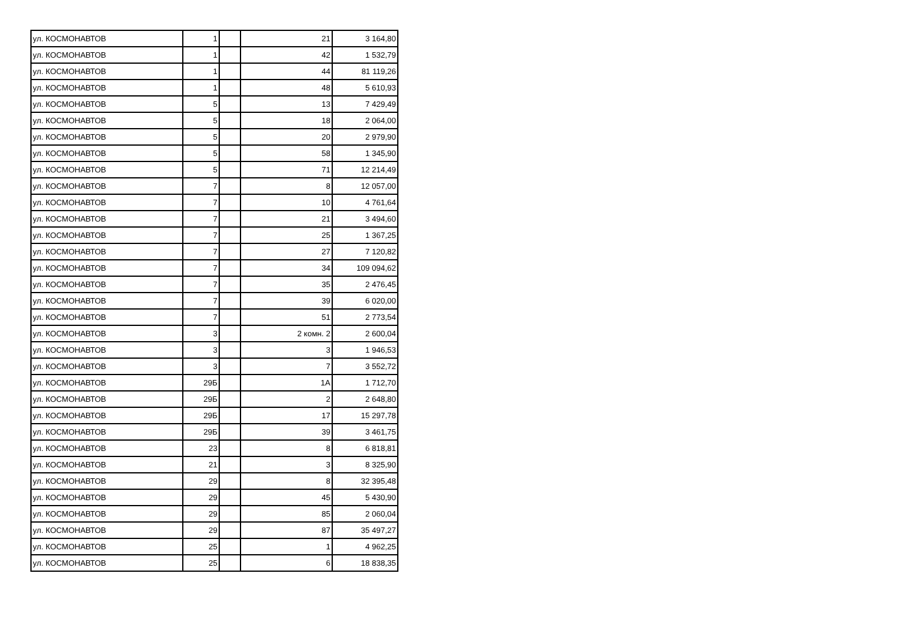| ул. КОСМОНАВТОВ | 1 | | 21 | 3 164,80 |
| ул. КОСМОНАВТОВ | 1 | | 42 | 1 532,79 |
| ул. КОСМОНАВТОВ | 1 | | 44 | 81 119,26 |
| ул. КОСМОНАВТОВ | 1 | | 48 | 5 610,93 |
| ул. КОСМОНАВТОВ | 5 | | 13 | 7 429,49 |
| ул. КОСМОНАВТОВ | 5 | | 18 | 2 064,00 |
| ул. КОСМОНАВТОВ | 5 | | 20 | 2 979,90 |
| ул. КОСМОНАВТОВ | 5 | | 58 | 1 345,90 |
| ул. КОСМОНАВТОВ | 5 | | 71 | 12 214,49 |
| ул. КОСМОНАВТОВ | 7 | | 8 | 12 057,00 |
| ул. КОСМОНАВТОВ | 7 | | 10 | 4 761,64 |
| ул. КОСМОНАВТОВ | 7 | | 21 | 3 494,60 |
| ул. КОСМОНАВТОВ | 7 | | 25 | 1 367,25 |
| ул. КОСМОНАВТОВ | 7 | | 27 | 7 120,82 |
| ул. КОСМОНАВТОВ | 7 | | 34 | 109 094,62 |
| ул. КОСМОНАВТОВ | 7 | | 35 | 2 476,45 |
| ул. КОСМОНАВТОВ | 7 | | 39 | 6 020,00 |
| ул. КОСМОНАВТОВ | 7 | | 51 | 2 773,54 |
| ул. КОСМОНАВТОВ | 3 | | 2 комн. 2 | 2 600,04 |
| ул. КОСМОНАВТОВ | 3 | | 3 | 1 946,53 |
| ул. КОСМОНАВТОВ | 3 | | 7 | 3 552,72 |
| ул. КОСМОНАВТОВ | 29Б | | 1А | 1 712,70 |
| ул. КОСМОНАВТОВ | 29Б | | 2 | 2 648,80 |
| ул. КОСМОНАВТОВ | 29Б | | 17 | 15 297,78 |
| ул. КОСМОНАВТОВ | 29Б | | 39 | 3 461,75 |
| ул. КОСМОНАВТОВ | 23 | | 8 | 6 818,81 |
| ул. КОСМОНАВТОВ | 21 | | 3 | 8 325,90 |
| ул. КОСМОНАВТОВ | 29 | | 8 | 32 395,48 |
| ул. КОСМОНАВТОВ | 29 | | 45 | 5 430,90 |
| ул. КОСМОНАВТОВ | 29 | | 85 | 2 060,04 |
| ул. КОСМОНАВТОВ | 29 | | 87 | 35 497,27 |
| ул. КОСМОНАВТОВ | 25 | | 1 | 4 962,25 |
| ул. КОСМОНАВТОВ | 25 | | 6 | 18 838,35 |